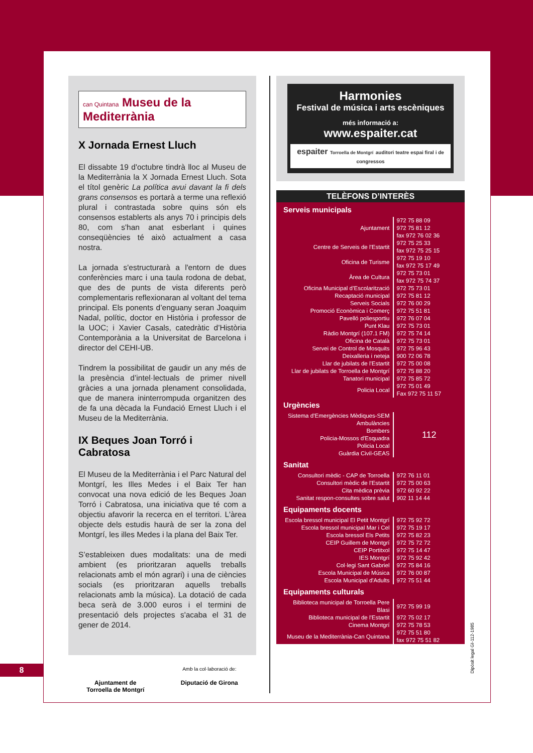can Quintana Museu de la Mediterrània
X Jornada Ernest Lluch
El dissabte 19 d'octubre tindrà lloc al Museu de la Mediterrània la X Jornada Ernest Lluch. Sota el títol genèric La política avui davant la fi dels grans consensos es portarà a terme una reflexió plural i contrastada sobre quins són els consensos establerts als anys 70 i principis dels 80, com s'han anat esberlant i quines conseqüències té això actualment a casa nostra.
La jornada s'estructurarà a l'entorn de dues conferències marc i una taula rodona de debat, que des de punts de vista diferents però complementaris reflexionaran al voltant del tema principal. Els ponents d’enguany seran Joaquim Nadal, polític, doctor en Història i professor de la UOC; i Xavier Casals, catedràtic d’Història Contemporània a la Universitat de Barcelona i director del CEHI-UB.
Tindrem la possibilitat de gaudir un any més de la presència d’intel·lectuals de primer nivell gràcies a una jornada plenament consolidada, que de manera ininterrompuda organitzen des de fa una dècada la Fundació Ernest Lluch i el Museu de la Mediterrània.
IX Beques Joan Torró i Cabratosa
El Museu de la Mediterrània i el Parc Natural del Montgrí, les Illes Medes i el Baix Ter han convocat una nova edició de les Beques Joan Torró i Cabratosa, una iniciativa que té com a objectiu afavorir la recerca en el territori. L'àrea objecte dels estudis haurà de ser la zona del Montgrí, les illes Medes i la plana del Baix Ter.
S’estableixen dues modalitats: una de medi ambient (es prioritzaran aquells treballs relacionats amb el món agrari) i una de ciències socials (es prioritzaran aquells treballs relacionats amb la música). La dotació de cada beca serà de 3.000 euros i el termini de presentació dels projectes s'acaba el 31 de gener de 2014.
Ajuntament de
Torroella de Montgrí
Amb la col·laboració de:
Diputació de Girona
Harmonies
Festival de música i arts escèniques
més informació a:
www.espaiter.cat
espaiter Torroella de Montgrí auditori teatre espai firal i de congressos
TELÈFONS D’INTERÈS
Serveis municipals
| Ajuntament | 972 75 88 09 972 75 81 12 fax 972 76 02 36 |
| Centre de Serveis de l'Estartit | 972 75 25 33 fax 972 75 25 15 |
| Oficina de Turisme | 972 75 19 10 fax 972 75 17 49 |
| Àrea de Cultura | 972 75 73 01 fax 972 75 74 37 |
| Oficina Municipal d’Escolarització | 972 75 73 01 |
| Recaptació municipal | 972 75 81 12 |
| Serveis Socials | 972 76 00 29 |
| Promoció Econòmica i Comerç | 972 75 51 81 |
| Pavelló poliesportiu | 972 76 07 04 |
| Punt Klau | 972 75 73 01 |
| Ràdio Montgrí (107.1 FM) | 972 75 74 14 |
| Oficina de Català | 972 75 73 01 |
| Servei de Control de Mosquits | 972 75 96 43 |
| Deixalleria i neteja | 900 72 06 78 |
| Llar de jubilats de l'Estartit | 972 75 00 08 |
| Llar de jubilats de Torroella de Montgrí | 972 75 88 20 |
| Tanatori municipal | 972 75 85 72 |
| Policia Local | 972 75 01 49 Fax 972 75 11 57 |
Urgències
| Sistema d’Emergències Mèdiques-SEM Ambulàncies Bombers Policia-Mossos d'Esquadra Policia Local Guàrdia Civil-GEAS | 112 |
Sanitat
| Consultori mèdic - CAP de Torroella | 972 76 11 01 |
| Consultori mèdic de l'Estartit | 972 75 00 63 |
| Cita mèdica prèvia | 972 60 92 22 |
| Sanitat respon-consultes sobre salut | 902 11 14 44 |
Equipaments docents
| Escola bressol municipal El Petit Montgrí | 972 75 92 72 |
| Escola bressol municipal Mar i Cel | 972 75 19 17 |
| Escola bressol Els Petits | 972 75 82 23 |
| CEIP Guillem de Montgrí | 972 75 72 72 |
| CEIP Portitxol | 972 75 14 47 |
| IES Montgrí | 972 75 92 42 |
| Col·legi Sant Gabriel | 972 75 84 16 |
| Escola Municipal de Música | 972 76 00 87 |
| Escola Municipal d'Adults | 972 75 51 44 |
Equipaments culturals
| Biblioteca municipal de Torroella Pere Blasi | 972 75 99 19 |
| Biblioteca municipal de l'Estartit | 972 75 02 17 |
| Cinema Montgrí | 972 75 78 53 |
| Museu de la Mediterrània-Can Quintana | 972 75 51 80 fax 972 75 51 82 |
8
Dipòsit legal GI-112-1985